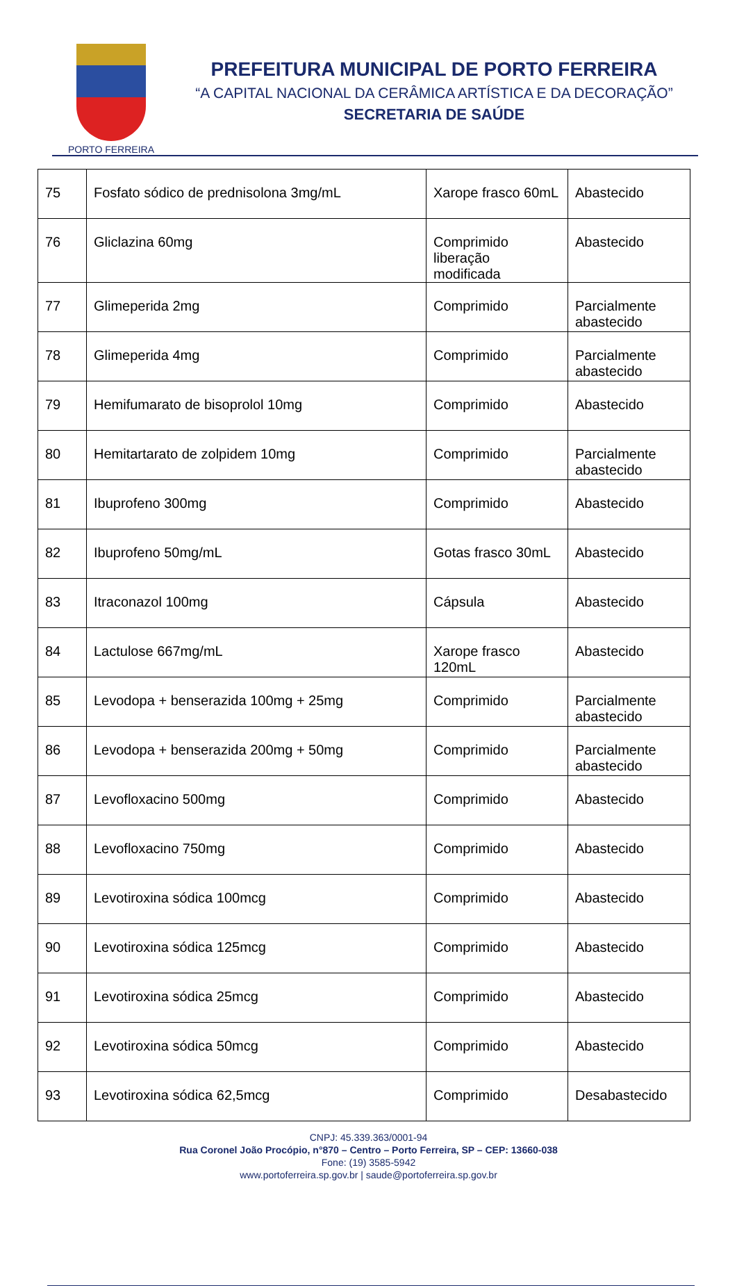PORTO FERREIRA
PREFEITURA MUNICIPAL DE PORTO FERREIRA
“A CAPITAL NACIONAL DA CERÂMICA ARTÍSTICA E DA DECORAÇÃO”
SECRETARIA DE SAÚDE
| 75 | Fosfato sódico de prednisolona 3mg/mL | Xarope frasco 60mL | Abastecido |
| 76 | Gliclazina 60mg | Comprimido liberação modificada | Abastecido |
| 77 | Glimeperida 2mg | Comprimido | Parcialmente abastecido |
| 78 | Glimeperida 4mg | Comprimido | Parcialmente abastecido |
| 79 | Hemifumarato de bisoprolol 10mg | Comprimido | Abastecido |
| 80 | Hemitartarato de zolpidem 10mg | Comprimido | Parcialmente abastecido |
| 81 | Ibuprofeno 300mg | Comprimido | Abastecido |
| 82 | Ibuprofeno 50mg/mL | Gotas frasco 30mL | Abastecido |
| 83 | Itraconazol 100mg | Cápsula | Abastecido |
| 84 | Lactulose 667mg/mL | Xarope frasco 120mL | Abastecido |
| 85 | Levodopa + benserazida 100mg + 25mg | Comprimido | Parcialmente abastecido |
| 86 | Levodopa + benserazida 200mg + 50mg | Comprimido | Parcialmente abastecido |
| 87 | Levofloxacino 500mg | Comprimido | Abastecido |
| 88 | Levofloxacino 750mg | Comprimido | Abastecido |
| 89 | Levotiroxina sódica 100mcg | Comprimido | Abastecido |
| 90 | Levotiroxina sódica 125mcg | Comprimido | Abastecido |
| 91 | Levotiroxina sódica 25mcg | Comprimido | Abastecido |
| 92 | Levotiroxina sódica 50mcg | Comprimido | Abastecido |
| 93 | Levotiroxina sódica 62,5mcg | Comprimido | Desabastecido |
CNPJ: 45.339.363/0001-94
Rua Coronel João Procópio, n°870 – Centro – Porto Ferreira, SP – CEP: 13660-038
Fone: (19) 3585-5942
www.portoferreira.sp.gov.br | saude@portoferreira.sp.gov.br